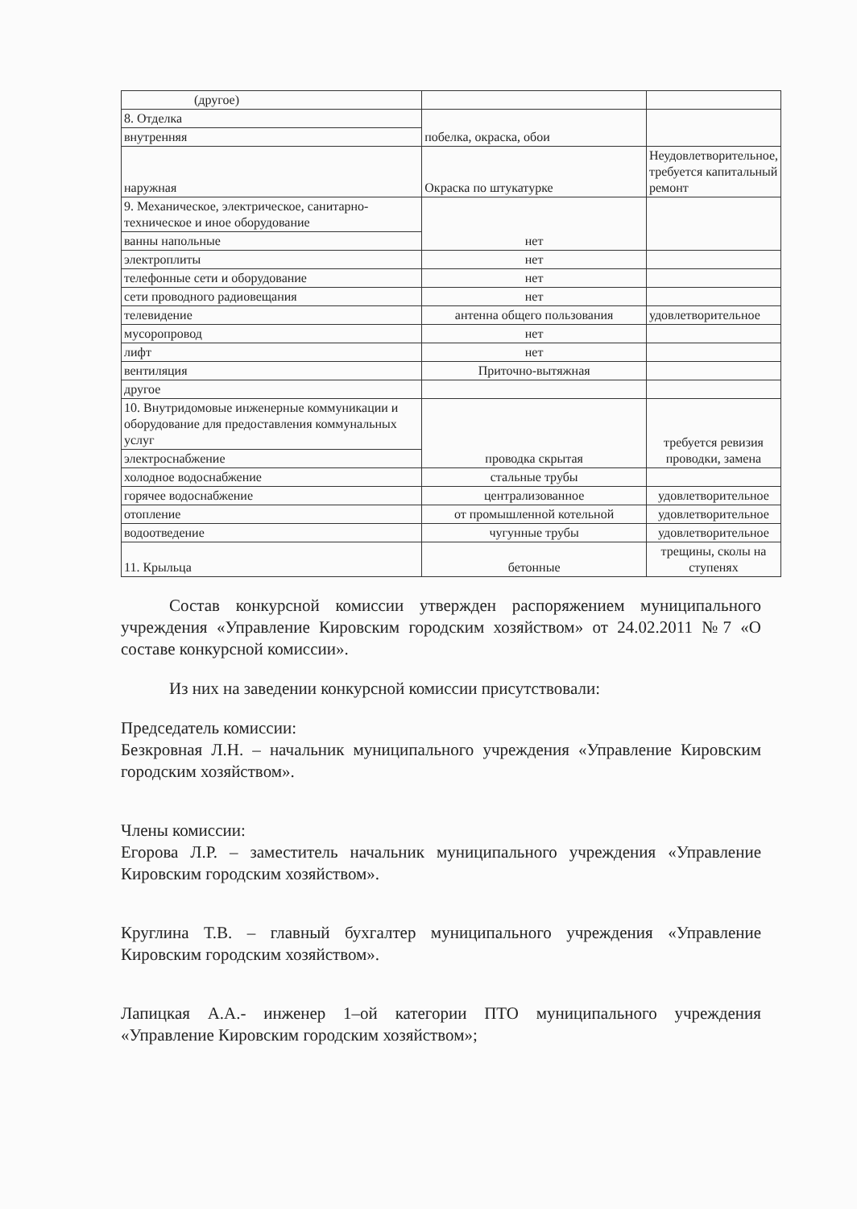| (другое) | | |
| 8. Отделка | побелка, окраска, обои | |
| внутренняя | | |
| наружная | Окраска по штукатурке | Неудовлетворительное, требуется капитальный ремонт |
| 9. Механическое, электрическое, санитарно-техническое и иное оборудование | нет | |
| ванны напольные | | |
| электроплиты | нет | |
| телефонные сети и оборудование | нет | |
| сети проводного радиовещания | нет | |
| телевидение | антенна общего пользования | удовлетворительное |
| мусоропровод | нет | |
| лифт | нет | |
| вентиляция | Приточно-вытяжная | |
| другое | | |
| 10. Внутридомовые инженерные коммуникации и оборудование для предоставления коммунальных услуг | проводка скрытая | требуется ревизия проводки, замена |
| электроснабжение | | |
| холодное водоснабжение | стальные трубы | |
| горячее водоснабжение | централизованное | удовлетворительное |
| отопление | от промышленной котельной | удовлетворительное |
| водоотведение | чугунные трубы | удовлетворительное |
| 11. Крыльца | бетонные | трещины, сколы на ступенях |
Состав конкурсной комиссии утвержден распоряжением муниципального учреждения «Управление Кировским городским хозяйством» от 24.02.2011 №7 «О составе конкурсной комиссии».
Из них на заведении конкурсной комиссии присутствовали:
Председатель комиссии:
Безкровная Л.Н. – начальник муниципального учреждения «Управление Кировским городским хозяйством».
Члены комиссии:
Егорова Л.Р. – заместитель начальник муниципального учреждения «Управление Кировским городским хозяйством».
Круглина Т.В. – главный бухгалтер муниципального учреждения «Управление Кировским городским хозяйством».
Лапицкая А.А.- инженер 1–ой категории ПТО муниципального учреждения «Управление Кировским городским хозяйством»;